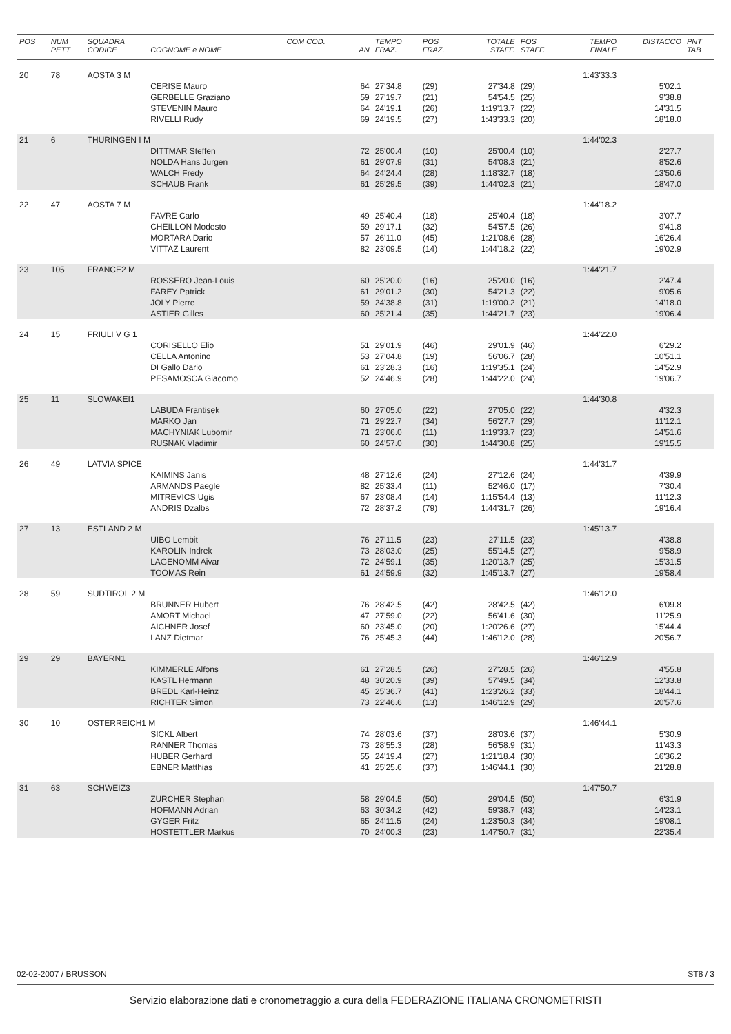| POS | NUM PETT | SQUADRA CODICE | COGNOME e NOME | COM COD. | AN | TEMPO FRAZ. | POS FRAZ. | TOTALE STAFF. | POS STAFF. | TEMPO FINALE | DISTACCO | PNT TAB |
| --- | --- | --- | --- | --- | --- | --- | --- | --- | --- | --- | --- | --- |
| 20 | 78 | AOSTA 3 M | | | | | | | | 1:43'33.3 | | |
| | | | CERISE Mauro | | 64 | 27'34.8 | (29) | 27'34.8 | (29) | | 5'02.1 | |
| | | | GERBELLE Graziano | | 59 | 27'19.7 | (21) | 54'54.5 | (25) | | 9'38.8 | |
| | | | STEVENIN Mauro | | 64 | 24'19.1 | (26) | 1:19'13.7 | (22) | | 14'31.5 | |
| | | | RIVELLI Rudy | | 69 | 24'19.5 | (27) | 1:43'33.3 | (20) | | 18'18.0 | |
| 21 | 6 | THURINGEN I M | | | | | | | | 1:44'02.3 | | |
| | | | DITTMAR Steffen | | 72 | 25'00.4 | (10) | 25'00.4 | (10) | | 2'27.7 | |
| | | | NOLDA Hans Jurgen | | 61 | 29'07.9 | (31) | 54'08.3 | (21) | | 8'52.6 | |
| | | | WALCH Fredy | | 64 | 24'24.4 | (28) | 1:18'32.7 | (18) | | 13'50.6 | |
| | | | SCHAUB Frank | | 61 | 25'29.5 | (39) | 1:44'02.3 | (21) | | 18'47.0 | |
| 22 | 47 | AOSTA 7 M | | | | | | | | 1:44'18.2 | | |
| | | | FAVRE Carlo | | 49 | 25'40.4 | (18) | 25'40.4 | (18) | | 3'07.7 | |
| | | | CHEILLON Modesto | | 59 | 29'17.1 | (32) | 54'57.5 | (26) | | 9'41.8 | |
| | | | MORTARA Dario | | 57 | 26'11.0 | (45) | 1:21'08.6 | (28) | | 16'26.4 | |
| | | | VITTAZ Laurent | | 82 | 23'09.5 | (14) | 1:44'18.2 | (22) | | 19'02.9 | |
| 23 | 105 | FRANCE2 M | | | | | | | | 1:44'21.7 | | |
| | | | ROSSERO Jean-Louis | | 60 | 25'20.0 | (16) | 25'20.0 | (16) | | 2'47.4 | |
| | | | FAREY Patrick | | 61 | 29'01.2 | (30) | 54'21.3 | (22) | | 9'05.6 | |
| | | | JOLY Pierre | | 59 | 24'38.8 | (31) | 1:19'00.2 | (21) | | 14'18.0 | |
| | | | ASTIER Gilles | | 60 | 25'21.4 | (35) | 1:44'21.7 | (23) | | 19'06.4 | |
| 24 | 15 | FRIULI V G 1 | | | | | | | | 1:44'22.0 | | |
| | | | CORISELLO Elio | | 51 | 29'01.9 | (46) | 29'01.9 | (46) | | 6'29.2 | |
| | | | CELLA Antonino | | 53 | 27'04.8 | (19) | 56'06.7 | (28) | | 10'51.1 | |
| | | | DI Gallo Dario | | 61 | 23'28.3 | (16) | 1:19'35.1 | (24) | | 14'52.9 | |
| | | | PESAMOSCA Giacomo | | 52 | 24'46.9 | (28) | 1:44'22.0 | (24) | | 19'06.7 | |
| 25 | 11 | SLOWAKEI1 | | | | | | | | 1:44'30.8 | | |
| | | | LABUDA Frantisek | | 60 | 27'05.0 | (22) | 27'05.0 | (22) | | 4'32.3 | |
| | | | MARKO Jan | | 71 | 29'22.7 | (34) | 56'27.7 | (29) | | 11'12.1 | |
| | | | MACHYNIAK Lubomir | | 71 | 23'06.0 | (11) | 1:19'33.7 | (23) | | 14'51.6 | |
| | | | RUSNAK Vladimir | | 60 | 24'57.0 | (30) | 1:44'30.8 | (25) | | 19'15.5 | |
| 26 | 49 | LATVIA SPICE | | | | | | | | 1:44'31.7 | | |
| | | | KAIMINS Janis | | 48 | 27'12.6 | (24) | 27'12.6 | (24) | | 4'39.9 | |
| | | | ARMANDS Paegle | | 82 | 25'33.4 | (11) | 52'46.0 | (17) | | 7'30.4 | |
| | | | MITREVICS Ugis | | 67 | 23'08.4 | (14) | 1:15'54.4 | (13) | | 11'12.3 | |
| | | | ANDRIS Dzalbs | | 72 | 28'37.2 | (79) | 1:44'31.7 | (26) | | 19'16.4 | |
| 27 | 13 | ESTLAND 2 M | | | | | | | | 1:45'13.7 | | |
| | | | UIBO Lembit | | 76 | 27'11.5 | (23) | 27'11.5 | (23) | | 4'38.8 | |
| | | | KAROLIN Indrek | | 73 | 28'03.0 | (25) | 55'14.5 | (27) | | 9'58.9 | |
| | | | LAGENOMM Aivar | | 72 | 24'59.1 | (35) | 1:20'13.7 | (25) | | 15'31.5 | |
| | | | TOOMAS Rein | | 61 | 24'59.9 | (32) | 1:45'13.7 | (27) | | 19'58.4 | |
| 28 | 59 | SUDTIROL 2 M | | | | | | | | 1:46'12.0 | | |
| | | | BRUNNER Hubert | | 76 | 28'42.5 | (42) | 28'42.5 | (42) | | 6'09.8 | |
| | | | AMORT Michael | | 47 | 27'59.0 | (22) | 56'41.6 | (30) | | 11'25.9 | |
| | | | AICHNER Josef | | 60 | 23'45.0 | (20) | 1:20'26.6 | (27) | | 15'44.4 | |
| | | | LANZ Dietmar | | 76 | 25'45.3 | (44) | 1:46'12.0 | (28) | | 20'56.7 | |
| 29 | 29 | BAYERN1 | | | | | | | | 1:46'12.9 | | |
| | | | KIMMERLE Alfons | | 61 | 27'28.5 | (26) | 27'28.5 | (26) | | 4'55.8 | |
| | | | KASTL Hermann | | 48 | 30'20.9 | (39) | 57'49.5 | (34) | | 12'33.8 | |
| | | | BREDL Karl-Heinz | | 45 | 25'36.7 | (41) | 1:23'26.2 | (33) | | 18'44.1 | |
| | | | RICHTER Simon | | 73 | 22'46.6 | (13) | 1:46'12.9 | (29) | | 20'57.6 | |
| 30 | 10 | OSTERREICH1 M | | | | | | | | 1:46'44.1 | | |
| | | | SICKL Albert | | 74 | 28'03.6 | (37) | 28'03.6 | (37) | | 5'30.9 | |
| | | | RANNER Thomas | | 73 | 28'55.3 | (28) | 56'58.9 | (31) | | 11'43.3 | |
| | | | HUBER Gerhard | | 55 | 24'19.4 | (27) | 1:21'18.4 | (30) | | 16'36.2 | |
| | | | EBNER Matthias | | 41 | 25'25.6 | (37) | 1:46'44.1 | (30) | | 21'28.8 | |
| 31 | 63 | SCHWEIZ3 | | | | | | | | 1:47'50.7 | | |
| | | | ZURCHER Stephan | | 58 | 29'04.5 | (50) | 29'04.5 | (50) | | 6'31.9 | |
| | | | HOFMANN Adrian | | 63 | 30'34.2 | (42) | 59'38.7 | (43) | | 14'23.1 | |
| | | | GYGER Fritz | | 65 | 24'11.5 | (24) | 1:23'50.3 | (34) | | 19'08.1 | |
| | | | HOSTETTLER Markus | | 70 | 24'00.3 | (23) | 1:47'50.7 | (31) | | 22'35.4 | |
02-02-2007 / BRUSSON ST8 / 3
Servizio elaborazione dati e cronometraggio a cura della FEDERAZIONE ITALIANA CRONOMETRISTI